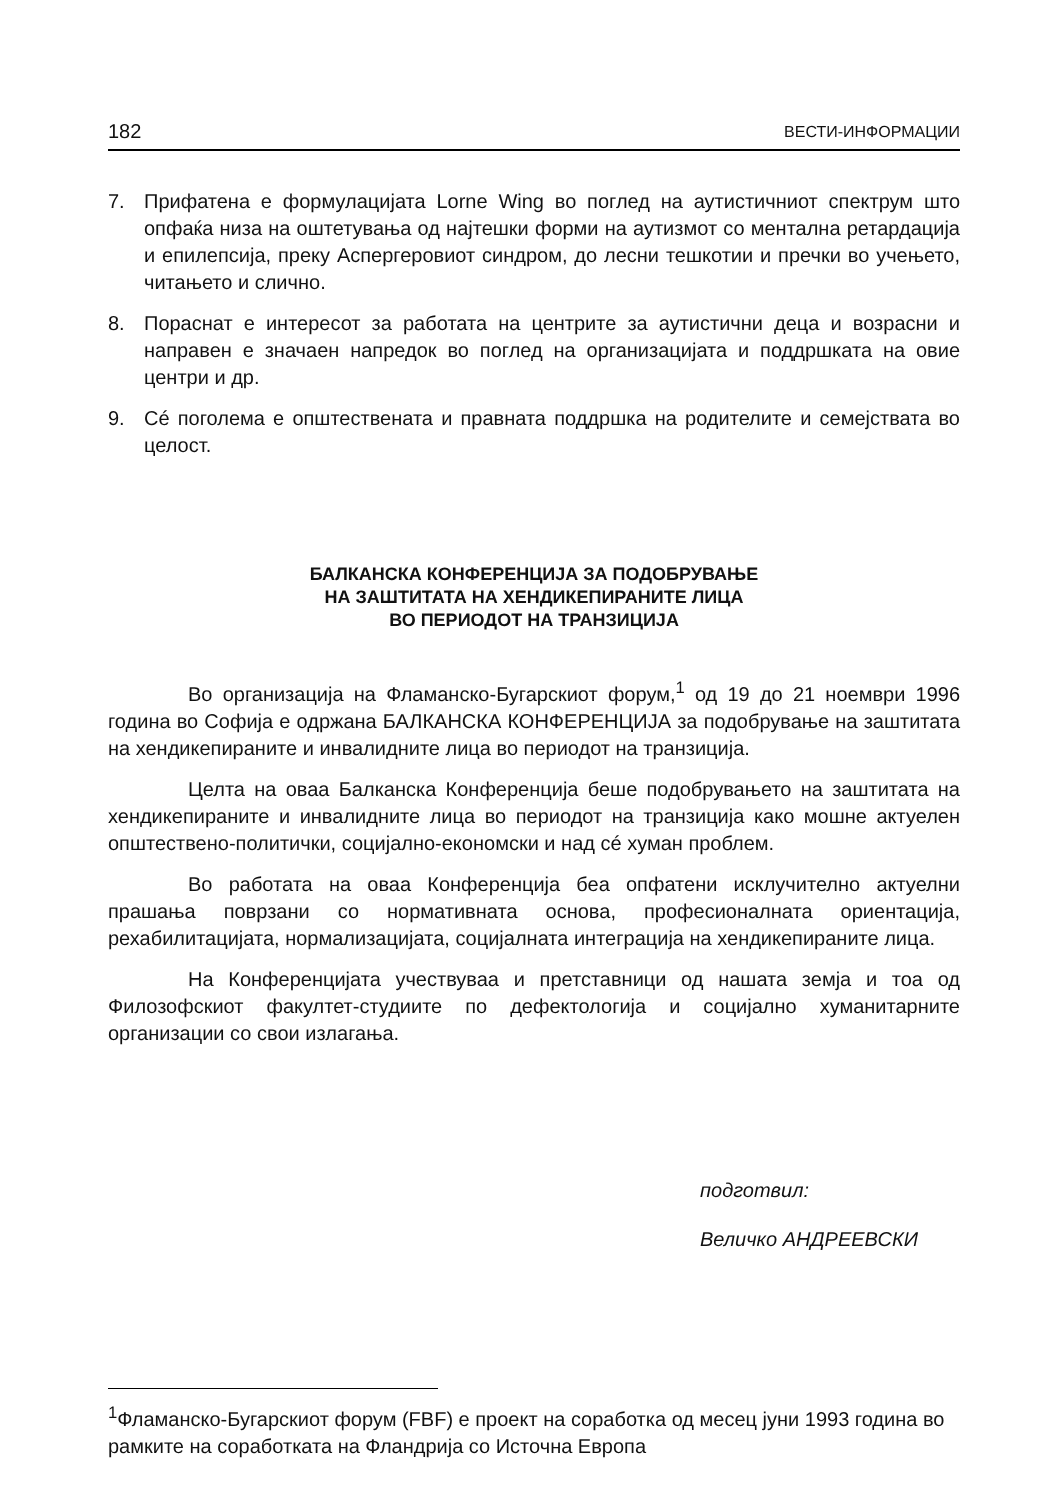182 ВЕСТИ-ИНФОРМАЦИИ
7. Прифатена е формулацијата Lorne Wing во поглед на аутистичниот спектрум што опфаќа низа на оштетувања од најтешки форми на аутизмот со ментална ретардација и епилепсија, преку Аспергеровиот синдром, до лесни тешкотии и пречки во учењето, читањето и слично.
8. Пораснат е интересот за работата на центрите за аутистични деца и возрасни и направен е значаен напредок во поглед на организацијата и поддршката на овие центри и др.
9. Сé поголема е општествената и правната поддршка на родителите и семејствата во целост.
БАЛКАНСКА КОНФЕРЕНЦИЈА ЗА ПОДОБРУВАЊЕ
НА ЗАШТИТАТА НА ХЕНДИКЕПИРАНИТЕ ЛИЦА
ВО ПЕРИОДОТ НА ТРАНЗИЦИЈА
Во организација на Фламанско-Бугарскиот форум,<sup>1</sup> од 19 до 21 ноември 1996 година во Софија е одржана БАЛКАНСКА КОНФЕРЕНЦИЈА за подобрување на заштитата на хендикепираните и инвалидните лица во периодот на транзиција.
Целта на оваа Балканска Конференција беше подобрувањето на заштитата на хендикепираните и инвалидните лица во периодот на транзиција како мошне актуелен општествено-политички, социјално-економски и над сé хуман проблем.
Во работата на оваа Конференција беа опфатени исклучително актуелни прашања поврзани со нормативната основа, професионалната ориентација, рехабилитацијата, нормализацијата, социјалната интеграција на хендикепираните лица.
На Конференцијата учествуваа и претставници од нашата земја и тоа од Филозофскиот факултет-студиите по дефектологија и социјално хуманитарните организации со свои излагања.
подготвил:
Величко АНДРЕЕВСКИ
<sup>1</sup> Фламанско-Бугарскиот форум (FBF) е проект на соработка од месец јуни 1993 година во рамките на соработката на Фландрија со Источна Европа